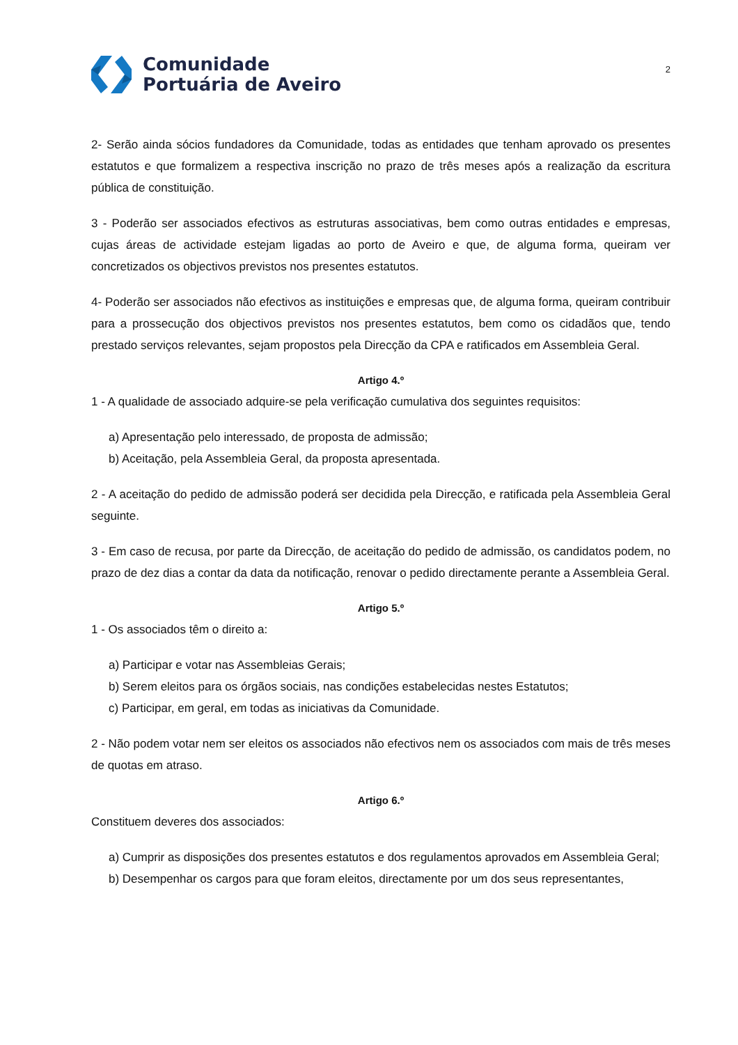Comunidade
Portuária de Aveiro
2
2- Serão ainda sócios fundadores da Comunidade, todas as entidades que tenham aprovado os presentes estatutos e que formalizem a respectiva inscrição no prazo de três meses após a realização da escritura pública de constituição.
3 - Poderão ser associados efectivos as estruturas associativas, bem como outras entidades e empresas, cujas áreas de actividade estejam ligadas ao porto de Aveiro e que, de alguma forma, queiram ver concretizados os objectivos previstos nos presentes estatutos.
4- Poderão ser associados não efectivos as instituições e empresas que, de alguma forma, queiram contribuir para a prossecução dos objectivos previstos nos presentes estatutos, bem como os cidadãos que, tendo prestado serviços relevantes, sejam propostos pela Direcção da CPA e ratificados em Assembleia Geral.
Artigo 4.º
1 - A qualidade de associado adquire-se pela verificação cumulativa dos seguintes requisitos:
a) Apresentação pelo interessado, de proposta de admissão;
b) Aceitação, pela Assembleia Geral, da proposta apresentada.
2 - A aceitação do pedido de admissão poderá ser decidida pela Direcção, e ratificada pela Assembleia Geral seguinte.
3 - Em caso de recusa, por parte da Direcção, de aceitação do pedido de admissão, os candidatos podem, no prazo de dez dias a contar da data da notificação, renovar o pedido directamente perante a Assembleia Geral.
Artigo 5.º
1 - Os associados têm o direito a:
a) Participar e votar nas Assembleias Gerais;
b) Serem eleitos para os órgãos sociais, nas condições estabelecidas nestes Estatutos;
c) Participar, em geral, em todas as iniciativas da Comunidade.
2 - Não podem votar nem ser eleitos os associados não efectivos nem os associados com mais de três meses de quotas em atraso.
Artigo 6.º
Constituem deveres dos associados:
a) Cumprir as disposições dos presentes estatutos e dos regulamentos aprovados em Assembleia Geral;
b) Desempenhar os cargos para que foram eleitos, directamente por um dos seus representantes,